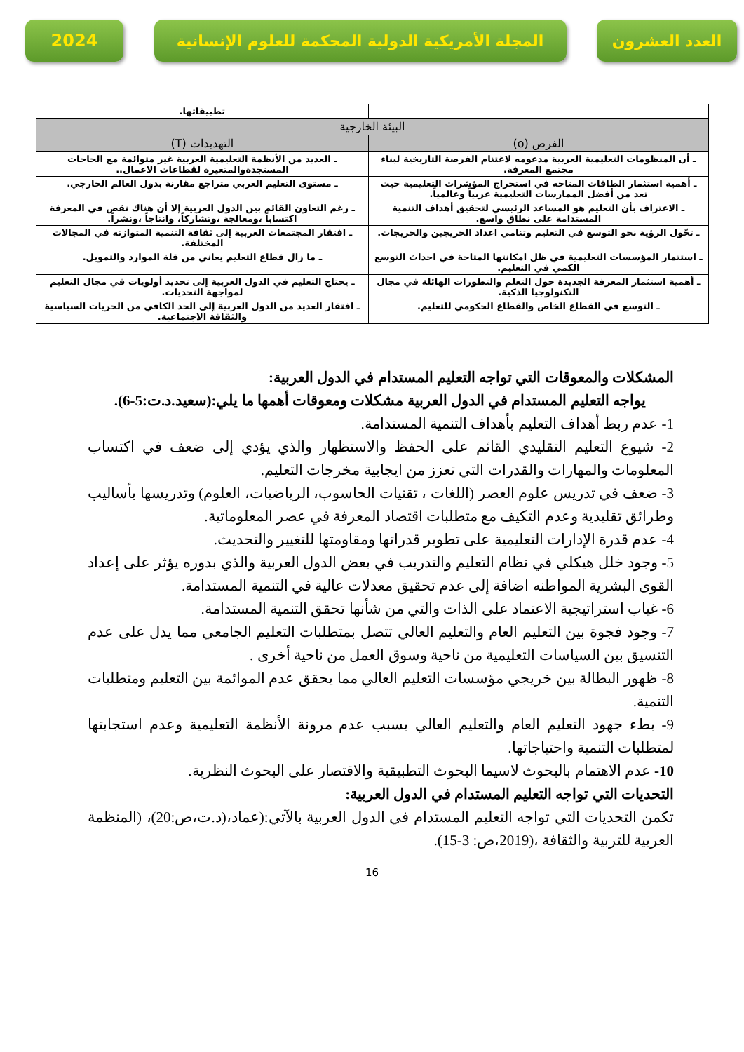2024 المجلة الأمريكية الدولية المحكمة للعلوم الإنسانية
العدد العشرون
| | تطبيقاتها. |
| البيئة الخارجية | |
| الفرص (o) | التهديدات (T) |
| ـ أن المنظومات التعليمية العربية مدعومه لاغتنام الفرصة التاريخية لبناء مجتمع المعرفة. | ـ العديد من الأنظمة التعليمية العربية غير متوائمة مع الحاجات المستجدةوالمتغيرة لقطاعات الاعمال.. |
| ـ أهمية استثمار الطاقات المتاحه في استخراج المؤشرات التعليمية حيث تعد من أفضل الممارسات التعليمية عربياً وعالمياً. | ـ مستوى التعليم العربي متراجع مقارنة بدول العالم الخارجي. |
| ـ الاعتراف بأن التعليم هو المساعد الرئيسي لتحقيق أهداف التنمية المستدامة على نطاق واسع. | ـ رغم التعاون القائم بين الدول العربية إلا أن هناك نقص في المعرفة اكتساباً ،ومعالجة ،وتشاركاً، وانتاجاً ،ونشراً. |
| ـ تحّول الرؤية نحو التوسع في التعليم وتنامي اعداد الخريجين والخريجات. | ـ افتقار المجتمعات العربية إلى ثقافة التنمية المتوازنه في المجالات المختلفة. |
| ـ استثمار المؤسسات التعليمية في ظل امكانتها المتاحة في احداث التوسع الكمي في التعليم. | ـ ما زال قطاع التعليم يعاني من قلة الموارد والتمويل. |
| ـ أهمية استثمار المعرفة الجديدة حول التعلم والتطورات الهائلة في مجال التكنولوجيا الذكية. | ـ يحتاج التعليم في الدول العربية إلى تحديد أولويات في مجال التعليم لمواجهة التحديات. |
| ـ التوسع في القطاع الخاص والقطاع الحكومي للتعليم. | ـ افتقار العديد من الدول العربية إلى الحد الكافي من الحريات السياسية والثقافة الاجتماعية. |
المشكلات والمعوقات التي تواجه التعليم المستدام في الدول العربية:
يواجه التعليم المستدام في الدول العربية مشكلات ومعوقات أهمها ما يلي:(سعيد.د.ت:5-6).
1- عدم ربط أهداف التعليم بأهداف التنمية المستدامة.
2- شيوع التعليم التقليدي القائم على الحفظ والاستظهار والذي يؤدي إلى ضعف في اكتساب المعلومات والمهارات والقدرات التي تعزز من ايجابية مخرجات التعليم.
3- ضعف في تدريس علوم العصر (اللغات ، تقنيات الحاسوب، الرياضيات، العلوم) وتدريسها بأساليب وطرائق تقليدية وعدم التكيف مع متطلبات اقتصاد المعرفة في عصر المعلوماتية.
4- عدم قدرة الإدارات التعليمية على تطوير قدراتها ومقاومتها للتغيير والتحديث.
5- وجود خلل هيكلي في نظام التعليم والتدريب في بعض الدول العربية والذي بدوره يؤثر على إعداد القوى البشرية المواطنه اضافة إلى عدم تحقيق معدلات عالية في التنمية المستدامة.
6- غياب استراتيجية الاعتماد على الذات والتي من شأنها تحقق التنمية المستدامة.
7- وجود فجوة بين التعليم العام والتعليم العالي تتصل بمتطلبات التعليم الجامعي مما يدل على عدم التنسيق بين السياسات التعليمية من ناحية وسوق العمل من ناحية أخرى .
8- ظهور البطالة بين خريجي مؤسسات التعليم العالي مما يحقق عدم الموائمة بين التعليم ومتطلبات التنمية.
9- بطء جهود التعليم العام والتعليم العالي بسبب عدم مرونة الأنظمة التعليمية وعدم استجابتها لمتطلبات التنمية واحتياجاتها.
10- عدم الاهتمام بالبحوث لاسيما البحوث التطبيقية والاقتصار على البحوث النظرية.
التحديات التي تواجه التعليم المستدام في الدول العربية:
تكمن التحديات التي تواجه التعليم المستدام في الدول العربية بالآتي:(عماد،(د.ت،ص:20)، (المنظمة العربية للتربية والثقافة ،(2019،ص: 3-15).
16